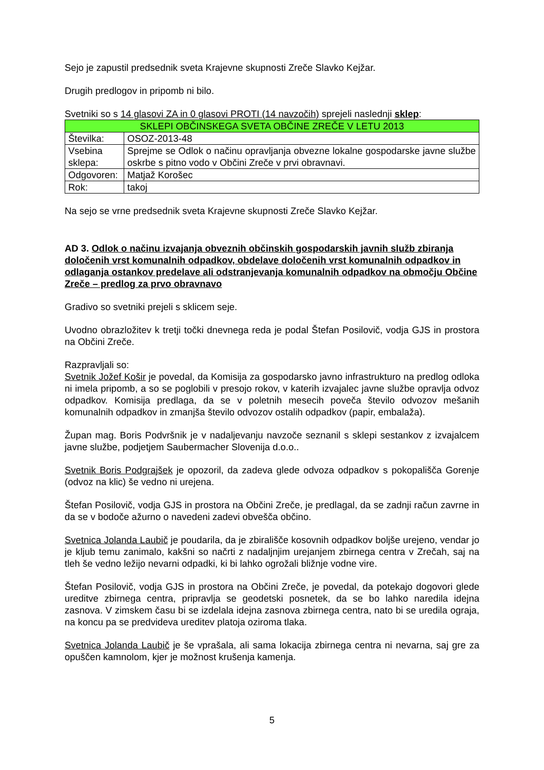Sejo je zapustil predsednik sveta Krajevne skupnosti Zreče Slavko Kejžar.
Drugih predlogov in pripomb ni bilo.
Svetniki so s 14 glasovi ZA in 0 glasovi PROTI (14 navzočih) sprejeli naslednji sklep:
| SKLEPI OBČINSKEGA SVETA OBČINE ZREČE V LETU 2013 | |
| Številka: | OSOZ-2013-48 |
| Vsebina sklepa: | Sprejme se Odlok o načinu opravljanja obvezne lokalne gospodarske javne službe oskrbe s pitno vodo v Občini Zreče v prvi obravnavi. |
| Odgovoren: | Matjaž Korošec |
| Rok: | takoj |
Na sejo se vrne predsednik sveta Krajevne skupnosti Zreče Slavko Kejžar.
AD 3. Odlok o načinu izvajanja obveznih občinskih gospodarskih javnih služb zbiranja določenih vrst komunalnih odpadkov, obdelave določenih vrst komunalnih odpadkov in odlaganja ostankov predelave ali odstranjevanja komunalnih odpadkov na območju Občine Zreče – predlog za prvo obravnavo
Gradivo so svetniki prejeli s sklicem seje.
Uvodno obrazložitev k tretji točki dnevnega reda je podal Štefan Posilovič, vodja GJS in prostora na Občini Zreče.
Razpravljali so:
Svetnik Jožef Košir je povedal, da Komisija za gospodarsko javno infrastrukturo na predlog odloka ni imela pripomb, a so se poglobili v presojo rokov, v katerih izvajalec javne službe opravlja odvoz odpadkov. Komisija predlaga, da se v poletnih mesecih poveča število odvozov mešanih komunalnih odpadkov in zmanjša število odvozov ostalih odpadkov (papir, embalaža).
Župan mag. Boris Podvršnik je v nadaljevanju navzoče seznanil s sklepi sestankov z izvajalcem javne službe, podjetjem Saubermacher Slovenija d.o.o..
Svetnik Boris Podgrajšek je opozoril, da zadeva glede odvoza odpadkov s pokopališča Gorenje (odvoz na klic) še vedno ni urejena.
Štefan Posilovič, vodja GJS in prostora na Občini Zreče, je predlagal, da se zadnji račun zavrne in da se v bodoče ažurno o navedeni zadevi obvešča občino.
Svetnica Jolanda Laubič je poudarila, da je zbirališče kosovnih odpadkov boljše urejeno, vendar jo je kljub temu zanimalo, kakšni so načrti z nadaljnjim urejanjem zbirnega centra v Zrečah, saj na tleh še vedno ležijo nevarni odpadki, ki bi lahko ogrožali bližnje vodne vire.
Štefan Posilovič, vodja GJS in prostora na Občini Zreče, je povedal, da potekajo dogovori glede ureditve zbirnega centra, pripravlja se geodetski posnetek, da se bo lahko naredila idejna zasnova. V zimskem času bi se izdelala idejna zasnova zbirnega centra, nato bi se uredila ograja, na koncu pa se predvideva ureditev platoja oziroma tlaka.
Svetnica Jolanda Laubič je še vprašala, ali sama lokacija zbirnega centra ni nevarna, saj gre za opuščen kamnolom, kjer je možnost krušenja kamenja.
5